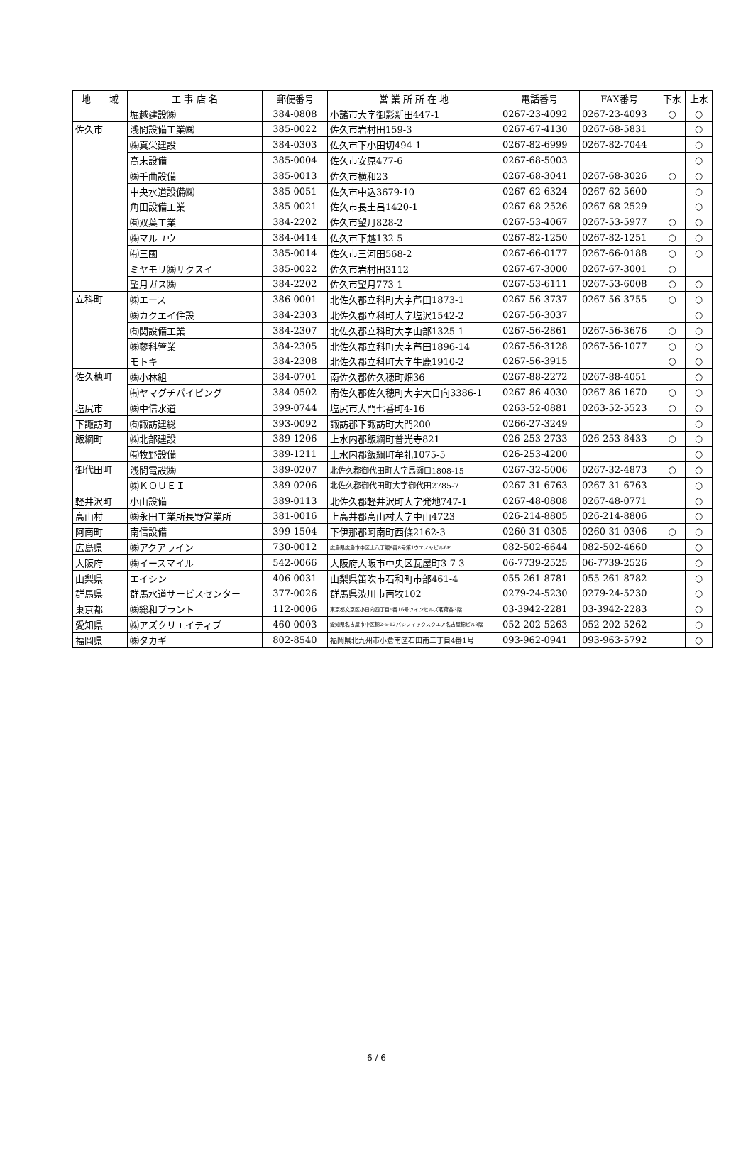| 地 域 | 工 事 店 名 | 郵便番号 | 営 業 所 所 在 地 | 電話番号 | FAX番号 | 下水 | 上水 |
| --- | --- | --- | --- | --- | --- | --- | --- |
| | 堀越建設㈱ | 384-0808 | 小諸市大字御影新田447-1 | 0267-23-4092 | 0267-23-4093 | ○ | ○ |
| 佐久市 | 浅間設備工業㈱ | 385-0022 | 佐久市岩村田159-3 | 0267-67-4130 | 0267-68-5831 | | ○ |
| | ㈱真栄建設 | 384-0303 | 佐久市下小田切494-1 | 0267-82-6999 | 0267-82-7044 | | ○ |
| | 高末設備 | 385-0004 | 佐久市安原477-6 | 0267-68-5003 | | | ○ |
| | ㈱千曲設備 | 385-0013 | 佐久市横和23 | 0267-68-3041 | 0267-68-3026 | ○ | ○ |
| | 中央水道設備㈱ | 385-0051 | 佐久市中込3679-10 | 0267-62-6324 | 0267-62-5600 | | ○ |
| | 角田設備工業 | 385-0021 | 佐久市長土呂1420-1 | 0267-68-2526 | 0267-68-2529 | | ○ |
| | ㈲双葉工業 | 384-2202 | 佐久市望月828-2 | 0267-53-4067 | 0267-53-5977 | ○ | ○ |
| | ㈱マルユウ | 384-0414 | 佐久市下越132-5 | 0267-82-1250 | 0267-82-1251 | ○ | ○ |
| | ㈲三國 | 385-0014 | 佐久市三河田568-2 | 0267-66-0177 | 0267-66-0188 | ○ | ○ |
| | ミヤモリ㈱サクスイ | 385-0022 | 佐久市岩村田3112 | 0267-67-3000 | 0267-67-3001 | ○ | |
| | 望月ガス㈱ | 384-2202 | 佐久市望月773-1 | 0267-53-6111 | 0267-53-6008 | ○ | ○ |
| 立科町 | ㈱エース | 386-0001 | 北佐久郡立科町大字芦田1873-1 | 0267-56-3737 | 0267-56-3755 | ○ | ○ |
| | ㈱カクエイ住設 | 384-2303 | 北佐久郡立科町大字塩沢1542-2 | 0267-56-3037 | | | ○ |
| | ㈲関設備工業 | 384-2307 | 北佐久郡立科町大字山部1325-1 | 0267-56-2861 | 0267-56-3676 | ○ | ○ |
| | ㈱蓼科管業 | 384-2305 | 北佐久郡立科町大字芦田1896-14 | 0267-56-3128 | 0267-56-1077 | ○ | ○ |
| | モトキ | 384-2308 | 北佐久郡立科町大字牛鹿1910-2 | 0267-56-3915 | | ○ | ○ |
| 佐久穂町 | ㈱小林組 | 384-0701 | 南佐久郡佐久穂町畑36 | 0267-88-2272 | 0267-88-4051 | | ○ |
| | ㈲ヤマグチパイピング | 384-0502 | 南佐久郡佐久穂町大字大日向3386-1 | 0267-86-4030 | 0267-86-1670 | ○ | ○ |
| 塩尻市 | ㈱中信水道 | 399-0744 | 塩尻市大門七番町4-16 | 0263-52-0881 | 0263-52-5523 | ○ | ○ |
| 下諏訪町 | ㈲諏訪建総 | 393-0092 | 諏訪郡下諏訪町大門200 | 0266-27-3249 | | | ○ |
| 飯綱町 | ㈱北部建設 | 389-1206 | 上水内郡飯綱町普光寺821 | 026-253-2733 | 026-253-8433 | ○ | ○ |
| | ㈲牧野設備 | 389-1211 | 上水内郡飯綱町牟礼1075-5 | 026-253-4200 | | | ○ |
| 御代田町 | 浅間電設㈱ | 389-0207 | 北佐久郡御代田町大字馬瀬口1808-15 | 0267-32-5006 | 0267-32-4873 | ○ | ○ |
| | ㈱ＫＯＵＥＩ | 389-0206 | 北佐久郡御代田町大字御代田2785-7 | 0267-31-6763 | 0267-31-6763 | | ○ |
| 軽井沢町 | 小山設備 | 389-0113 | 北佐久郡軽井沢町大字発地747-1 | 0267-48-0808 | 0267-48-0771 | | ○ |
| 高山村 | ㈱永田工業所長野営業所 | 381-0016 | 上高井郡高山村大字中山4723 | 026-214-8805 | 026-214-8806 | | ○ |
| 阿南町 | 南信設備 | 399-1504 | 下伊那郡阿南町西條2162-3 | 0260-31-0305 | 0260-31-0306 | ○ | ○ |
| 広島県 | ㈱アクアライン | 730-0012 | 広島県広島市中区上八丁堀8番8号第1ウエノヤビル6F | 082-502-6644 | 082-502-4660 | | ○ |
| 大阪府 | ㈱イースマイル | 542-0066 | 大阪府大阪市中央区瓦屋町3-7-3 | 06-7739-2525 | 06-7739-2526 | | ○ |
| 山梨県 | エイシン | 406-0031 | 山梨県笛吹市石和町市部461-4 | 055-261-8781 | 055-261-8782 | | ○ |
| 群馬県 | 群馬水道サービスセンター | 377-0026 | 群馬県渋川市南牧102 | 0279-24-5230 | 0279-24-5230 | | ○ |
| 東京都 | ㈱総和プラント | 112-0006 | 東京都文京区小日向四丁目5番16号ツインヒルズ茗荷谷3階 | 03-3942-2281 | 03-3942-2283 | | ○ |
| 愛知県 | ㈱アズクリエイティブ | 460-0003 | 愛知県名古屋市中区錦2-5-12パシフィックスクエア名古屋錦ビル3階 | 052-202-5263 | 052-202-5262 | | ○ |
| 福岡県 | ㈱タカギ | 802-8540 | 福岡県北九州市小倉南区石田南二丁目4番1号 | 093-962-0941 | 093-963-5792 | | ○ |
6 / 6